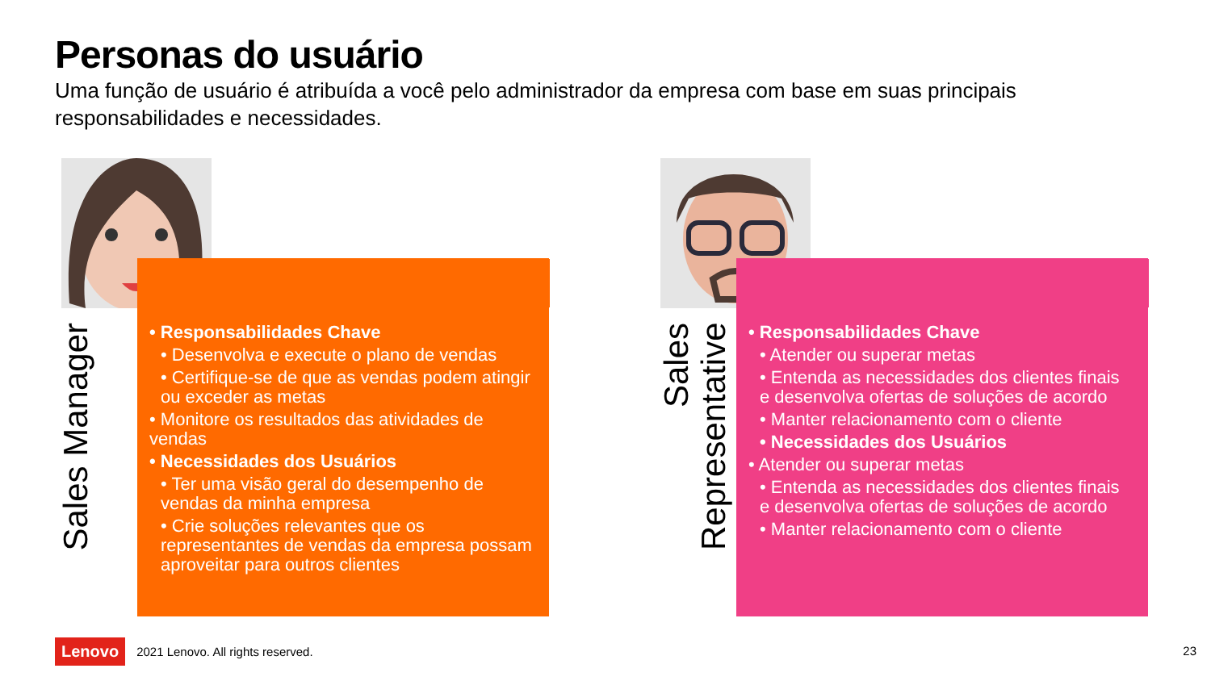Personas do usuário
Uma função de usuário é atribuída a você pelo administrador da empresa com base em suas principais responsabilidades e necessidades.
• Responsabilidades Chave
• Desenvolva e execute o plano de vendas
• Certifique-se de que as vendas podem atingir ou exceder as metas
• Monitore os resultados das atividades de vendas
• Necessidades dos Usuários
• Ter uma visão geral do desempenho de vendas da minha empresa
• Crie soluções relevantes que os representantes de vendas da empresa possam aproveitar para outros clientes
Sales Manager
• Responsabilidades Chave
• Atender ou superar metas
• Entenda as necessidades dos clientes finais e desenvolva ofertas de soluções de acordo
• Manter relacionamento com o cliente
• Necessidades dos Usuários
• Atender ou superar metas
• Entenda as necessidades dos clientes finais e desenvolva ofertas de soluções de acordo
• Manter relacionamento com o cliente
Sales
Representative
Lenovo 2021 Lenovo. All rights reserved.
23